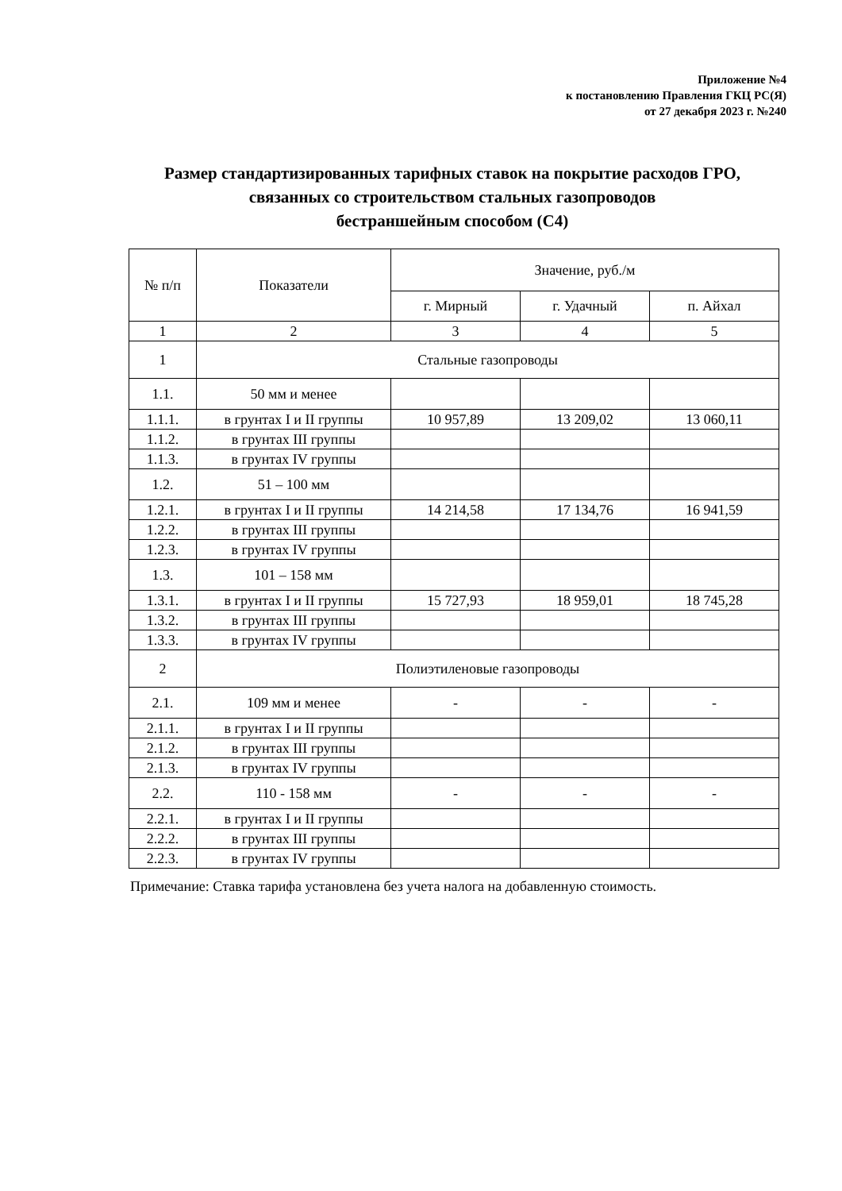Приложение №4
к постановлению Правления ГКЦ РС(Я)
от 27 декабря 2023 г. №240
Размер стандартизированных тарифных ставок на покрытие расходов ГРО, связанных со строительством стальных газопроводов
бестраншейным способом (С4)
| № п/п | Показатели | Значение, руб./м | | |
| --- | --- | --- | --- | --- |
| | | г. Мирный | г. Удачный | п. Айхал |
| 1 | 2 | 3 | 4 | 5 |
| 1 | Стальные газопроводы | | | |
| 1.1. | 50 мм и менее | | | |
| 1.1.1. | в грунтах I и II группы | 10 957,89 | 13 209,02 | 13 060,11 |
| 1.1.2. | в грунтах III группы | | | |
| 1.1.3. | в грунтах IV группы | | | |
| 1.2. | 51 – 100 мм | | | |
| 1.2.1. | в грунтах I и II группы | 14 214,58 | 17 134,76 | 16 941,59 |
| 1.2.2. | в грунтах III группы | | | |
| 1.2.3. | в грунтах IV группы | | | |
| 1.3. | 101 – 158 мм | | | |
| 1.3.1. | в грунтах I и II группы | 15 727,93 | 18 959,01 | 18 745,28 |
| 1.3.2. | в грунтах III группы | | | |
| 1.3.3. | в грунтах IV группы | | | |
| 2 | Полиэтиленовые газопроводы | | | |
| 2.1. | 109 мм и менее | - | - | - |
| 2.1.1. | в грунтах I и II группы | | | |
| 2.1.2. | в грунтах III группы | | | |
| 2.1.3. | в грунтах IV группы | | | |
| 2.2. | 110 - 158 мм | - | - | - |
| 2.2.1. | в грунтах I и II группы | | | |
| 2.2.2. | в грунтах III группы | | | |
| 2.2.3. | в грунтах IV группы | | | |
Примечание: Ставка тарифа установлена без учета налога на добавленную стоимость.